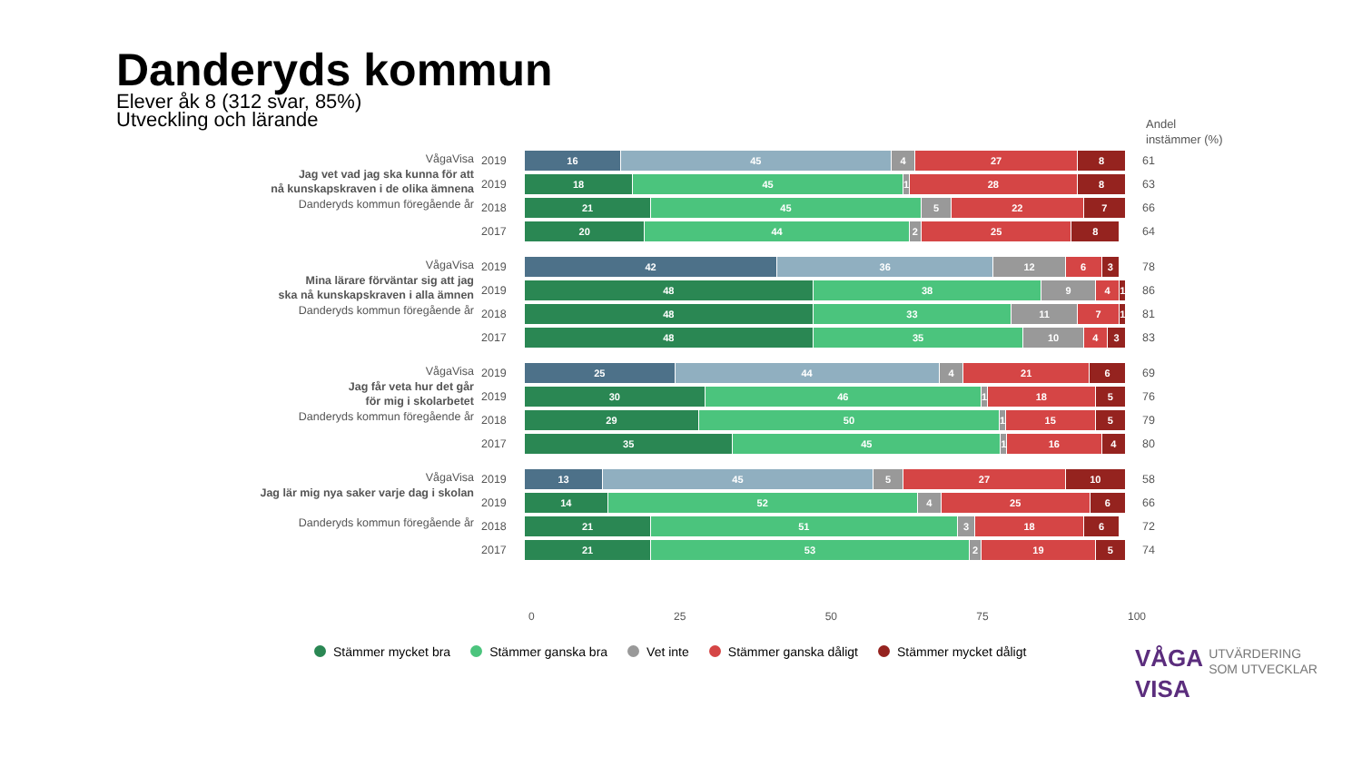Danderyds kommun
Elever åk 8 (312 svar, 85%)
Utveckling och lärande
Andel
instämmer (%)
VågaVisa
Jag vet vad jag ska kunna för att
nå kunskapskraven i de olika ämnena
Danderyds kommun föregående år
2019
16 45 4 27 8
61
2019
18 45 1 28 8
63
2018
21 45 5 22 7
66
2017
20 44 2 25 8
64
VågaVisa
Mina lärare förväntar sig att jag
ska nå kunskapskraven i alla ämnen
Danderyds kommun föregående år
2019
42 36 12 6 3
78
2019
48 38 9 4 1
86
2018
48 33 11 7 1
81
2017
48 35 10 4 3
83
VågaVisa
Jag får veta hur det går
för mig i skolarbetet
Danderyds kommun föregående år
2019
25 44 4 21 6
69
2019
30 46 1 18 5
76
2018
29 50 1 15 5
79
2017
35 45 1 16 4
80
VågaVisa
Jag lär mig nya saker varje dag i skolan
Danderyds kommun föregående år
2019
13 45 5 27 10
58
2019
14 52 4 25 6
66
2018
21 51 3 18 6
72
2017
21 53 2 19 5
74
0 25 50 75 100
Stämmer mycket bra Stämmer ganska bra Vet inte Stämmer ganska dåligt Stämmer mycket dåligt
VÅGA UTVÄRDERING
SOM UTVECKLAR
VISA